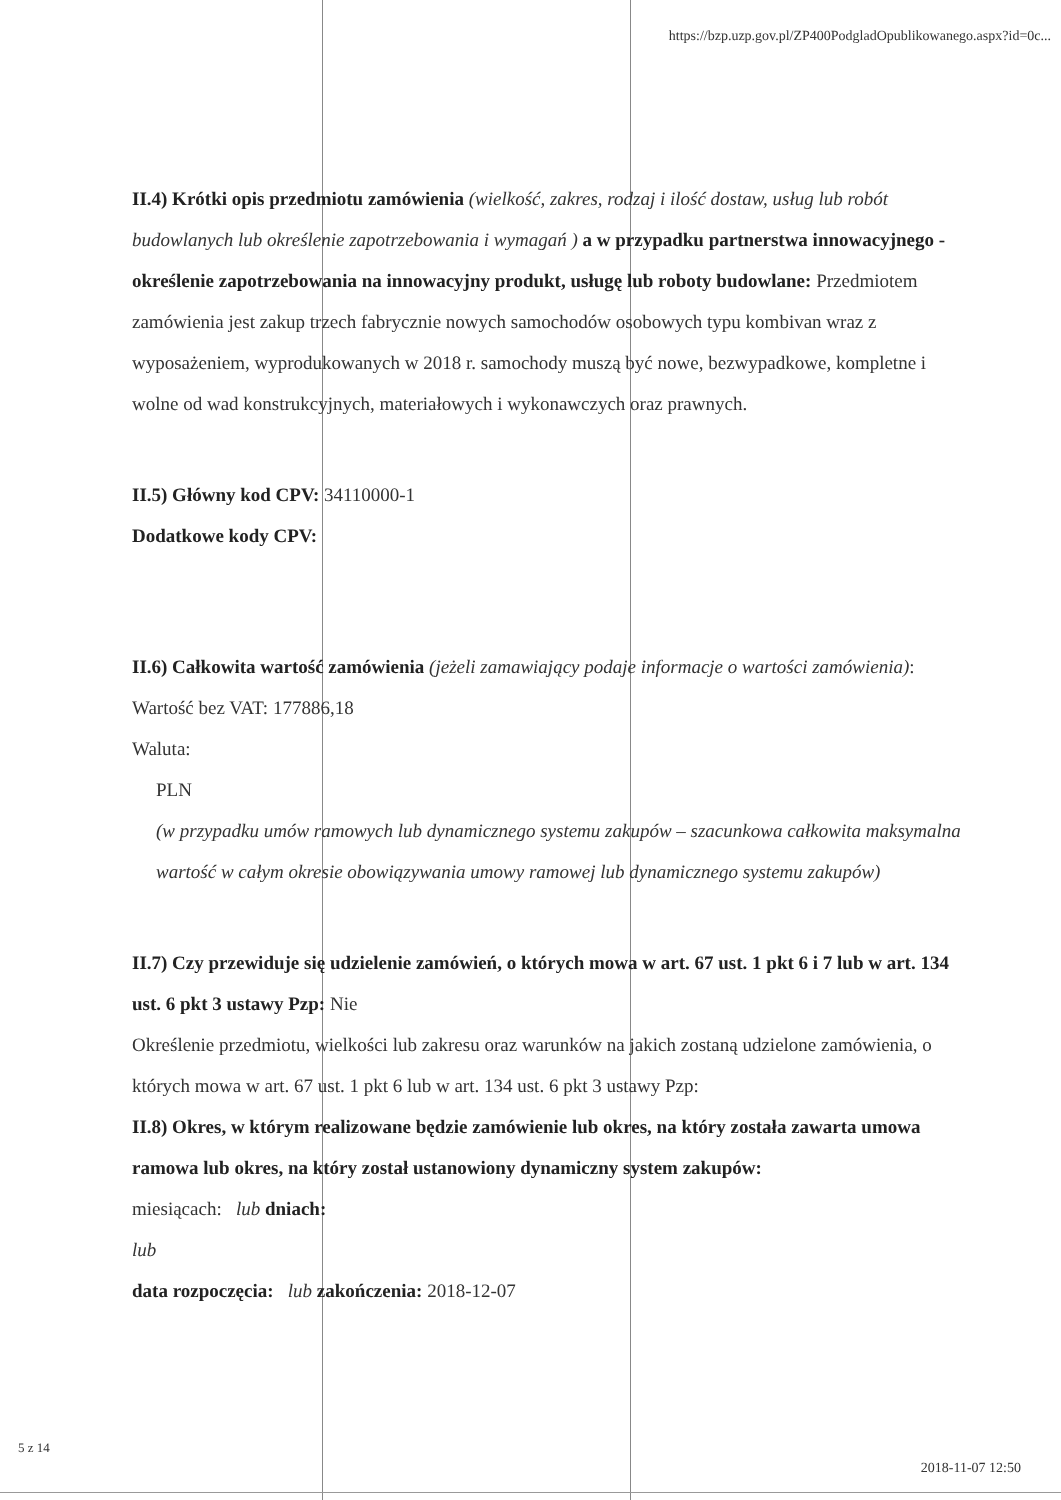https://bzp.uzp.gov.pl/ZP400PodgladOpublikowanego.aspx?id=0c...
II.4) Krótki opis przedmiotu zamówienia (wielkość, zakres, rodzaj i ilość dostaw, usług lub robót budowlanych lub określenie zapotrzebowania i wymagań ) a w przypadku partnerstwa innowacyjnego - określenie zapotrzebowania na innowacyjny produkt, usługę lub roboty budowlane: Przedmiotem zamówienia jest zakup trzech fabrycznie nowych samochodów osobowych typu kombivan wraz z wyposażeniem, wyprodukowanych w 2018 r. samochody muszą być nowe, bezwypadkowe, kompletne i wolne od wad konstrukcyjnych, materiałowych i wykonawczych oraz prawnych.
II.5) Główny kod CPV: 34110000-1
Dodatkowe kody CPV:
II.6) Całkowita wartość zamówienia (jeżeli zamawiający podaje informacje o wartości zamówienia):
Wartość bez VAT: 177886,18
Waluta:
PLN
(w przypadku umów ramowych lub dynamicznego systemu zakupów – szacunkowa całkowita maksymalna wartość w całym okresie obowiązywania umowy ramowej lub dynamicznego systemu zakupów)
II.7) Czy przewiduje się udzielenie zamówień, o których mowa w art. 67 ust. 1 pkt 6 i 7 lub w art. 134 ust. 6 pkt 3 ustawy Pzp: Nie
Określenie przedmiotu, wielkości lub zakresu oraz warunków na jakich zostaną udzielone zamówienia, o których mowa w art. 67 ust. 1 pkt 6 lub w art. 134 ust. 6 pkt 3 ustawy Pzp:
II.8) Okres, w którym realizowane będzie zamówienie lub okres, na który została zawarta umowa ramowa lub okres, na który został ustanowiony dynamiczny system zakupów:
miesiącach: lub dniach:
lub
data rozpoczęcia: lub zakończenia: 2018-12-07
5 z 14
2018-11-07 12:50